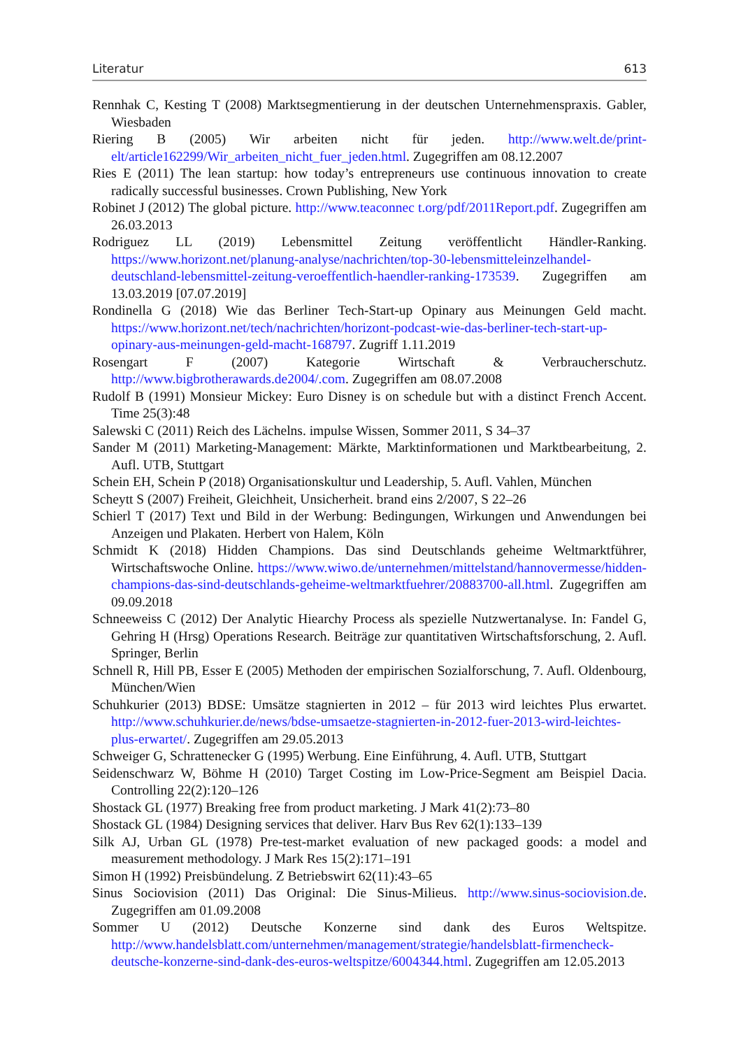Literatur 613
Rennhak C, Kesting T (2008) Marktsegmentierung in der deutschen Unternehmenspraxis. Gabler, Wiesbaden
Riering B (2005) Wir arbeiten nicht für jeden. http://www.welt.de/print-elt/article162299/Wir_arbeiten_nicht_fuer_jeden.html. Zugegriffen am 08.12.2007
Ries E (2011) The lean startup: how today’s entrepreneurs use continuous innovation to create radically successful businesses. Crown Publishing, New York
Robinet J (2012) The global picture. http://www.teaconnec t.org/pdf/2011Report.pdf. Zugegriffen am 26.03.2013
Rodriguez LL (2019) Lebensmittel Zeitung veröffentlicht Händler-Ranking. https://www.horizont.net/planung-analyse/nachrichten/top-30-lebensmitteleinzelhandel-deutschland-lebensmittel-zeitung-veroeffentlich-haendler-ranking-173539. Zugegriffen am 13.03.2019 [07.07.2019]
Rondinella G (2018) Wie das Berliner Tech-Start-up Opinary aus Meinungen Geld macht. https://www.horizont.net/tech/nachrichten/horizont-podcast-wie-das-berliner-tech-start-up-opinary-aus-meinungen-geld-macht-168797. Zugriff 1.11.2019
Rosengart F (2007) Kategorie Wirtschaft & Verbraucherschutz. http://www.bigbrotherawards.de2004/.com. Zugegriffen am 08.07.2008
Rudolf B (1991) Monsieur Mickey: Euro Disney is on schedule but with a distinct French Accent. Time 25(3):48
Salewski C (2011) Reich des Lächelns. impulse Wissen, Sommer 2011, S 34–37
Sander M (2011) Marketing-Management: Märkte, Marktinformationen und Marktbearbeitung, 2. Aufl. UTB, Stuttgart
Schein EH, Schein P (2018) Organisationskultur und Leadership, 5. Aufl. Vahlen, München
Scheytt S (2007) Freiheit, Gleichheit, Unsicherheit. brand eins 2/2007, S 22–26
Schierl T (2017) Text und Bild in der Werbung: Bedingungen, Wirkungen und Anwendungen bei Anzeigen und Plakaten. Herbert von Halem, Köln
Schmidt K (2018) Hidden Champions. Das sind Deutschlands geheime Weltmarktführer, Wirtschaftswoche Online. https://www.wiwo.de/unternehmen/mittelstand/hannovermesse/hidden-champions-das-sind-deutschlands-geheime-weltmarktfuehrer/20883700-all.html. Zugegriffen am 09.09.2018
Schneeweiss C (2012) Der Analytic Hiearchy Process als spezielle Nutzwertanalyse. In: Fandel G, Gehring H (Hrsg) Operations Research. Beiträge zur quantitativen Wirtschaftsforschung, 2. Aufl. Springer, Berlin
Schnell R, Hill PB, Esser E (2005) Methoden der empirischen Sozialforschung, 7. Aufl. Oldenbourg, München/Wien
Schuhkurier (2013) BDSE: Umsätze stagnierten in 2012 – für 2013 wird leichtes Plus erwartet. http://www.schuhkurier.de/news/bdse-umsaetze-stagnierten-in-2012-fuer-2013-wird-leichtes-plus-erwartet/. Zugegriffen am 29.05.2013
Schweiger G, Schrattenecker G (1995) Werbung. Eine Einführung, 4. Aufl. UTB, Stuttgart
Seidenschwarz W, Böhme H (2010) Target Costing im Low-Price-Segment am Beispiel Dacia. Controlling 22(2):120–126
Shostack GL (1977) Breaking free from product marketing. J Mark 41(2):73–80
Shostack GL (1984) Designing services that deliver. Harv Bus Rev 62(1):133–139
Silk AJ, Urban GL (1978) Pre-test-market evaluation of new packaged goods: a model and measurement methodology. J Mark Res 15(2):171–191
Simon H (1992) Preisbündelung. Z Betriebswirt 62(11):43–65
Sinus Sociovision (2011) Das Original: Die Sinus-Milieus. http://www.sinus-sociovision.de. Zugegriffen am 01.09.2008
Sommer U (2012) Deutsche Konzerne sind dank des Euros Weltspitze. http://www.handelsblatt.com/unternehmen/management/strategie/handelsblatt-firmencheck-deutsche-konzerne-sind-dank-des-euros-weltspitze/6004344.html. Zugegriffen am 12.05.2013